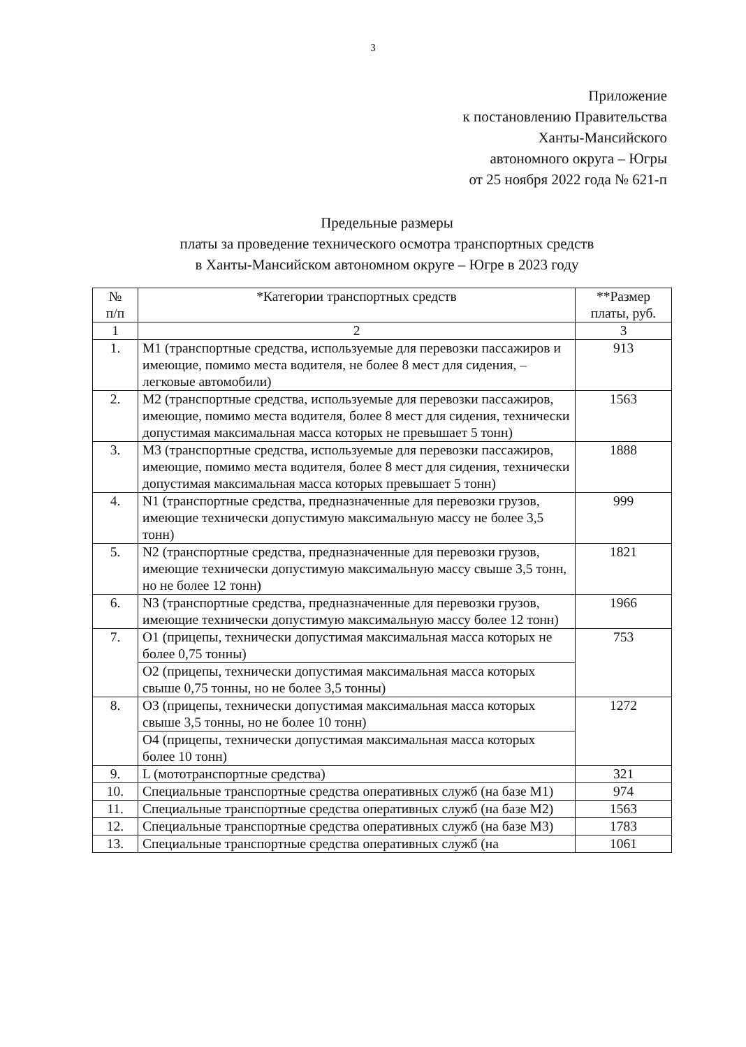3
Приложение
к постановлению Правительства
Ханты-Мансийского
автономного округа – Югры
от 25 ноября 2022 года № 621-п
Предельные размеры
платы за проведение технического осмотра транспортных средств
в Ханты-Мансийском автономном округе – Югре в 2023 году
| № п/п | *Категории транспортных средств | **Размер платы, руб. |
| --- | --- | --- |
| 1 | 2 | 3 |
| 1. | M1 (транспортные средства, используемые для перевозки пассажиров и имеющие, помимо места водителя, не более 8 мест для сидения, – легковые автомобили) | 913 |
| 2. | M2 (транспортные средства, используемые для перевозки пассажиров, имеющие, помимо места водителя, более 8 мест для сидения, технически допустимая максимальная масса которых не превышает 5 тонн) | 1563 |
| 3. | M3 (транспортные средства, используемые для перевозки пассажиров, имеющие, помимо места водителя, более 8 мест для сидения, технически допустимая максимальная масса которых превышает 5 тонн) | 1888 |
| 4. | N1 (транспортные средства, предназначенные для перевозки грузов, имеющие технически допустимую максимальную массу не более 3,5 тонн) | 999 |
| 5. | N2 (транспортные средства, предназначенные для перевозки грузов, имеющие технически допустимую максимальную массу свыше 3,5 тонн, но не более 12 тонн) | 1821 |
| 6. | N3 (транспортные средства, предназначенные для перевозки грузов, имеющие технически допустимую максимальную массу более 12 тонн) | 1966 |
| 7. | O1 (прицепы, технически допустимая максимальная масса которых не более 0,75 тонны) | 753 |
| | O2 (прицепы, технически допустимая максимальная масса которых свыше 0,75 тонны, но не более 3,5 тонны) | |
| 8. | O3 (прицепы, технически допустимая максимальная масса которых свыше 3,5 тонны, но не более 10 тонн) | 1272 |
| | O4 (прицепы, технически допустимая максимальная масса которых более 10 тонн) | |
| 9. | L (мототранспортные средства) | 321 |
| 10. | Специальные транспортные средства оперативных служб (на базе M1) | 974 |
| 11. | Специальные транспортные средства оперативных служб (на базе M2) | 1563 |
| 12. | Специальные транспортные средства оперативных служб (на базе M3) | 1783 |
| 13. | Специальные транспортные средства оперативных служб (на | 1061 |